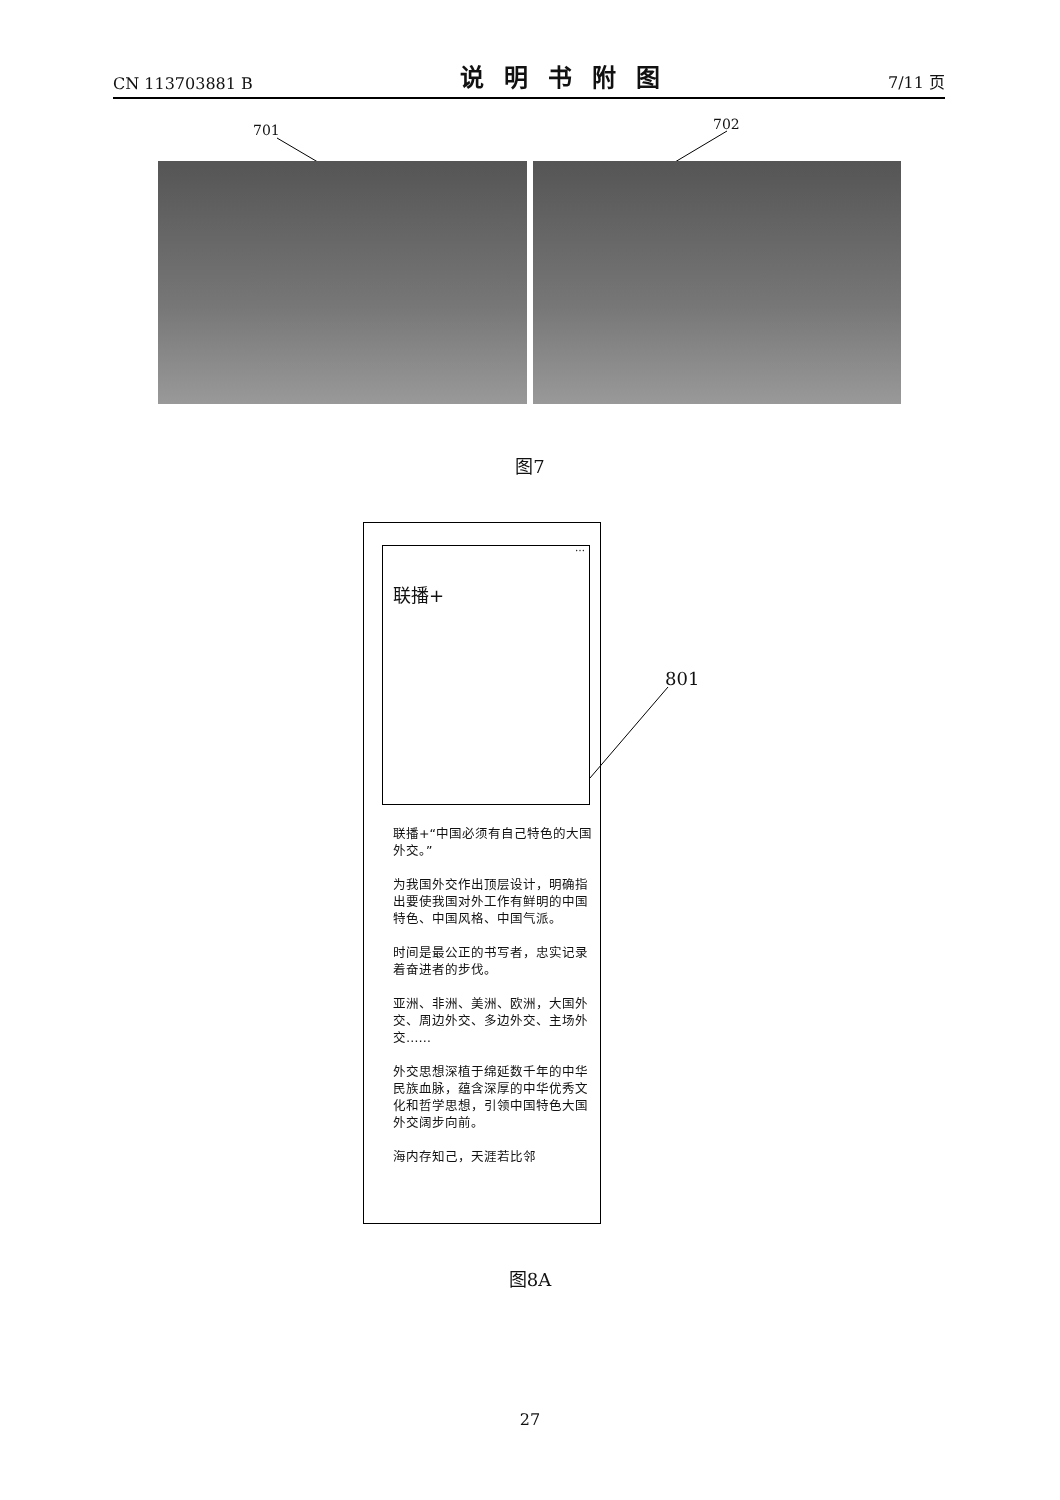CN 113703881 B 说明书附图 7/11 页
701 702
图7
801
联播+
…
联播+“中国必须有自己特色的大国外交。”
为我国外交作出顶层设计，明确指出要使我国对外工作有鲜明的中国特色、中国风格、中国气派。
时间是最公正的书写者，忠实记录着奋进者的步伐。
亚洲、非洲、美洲、欧洲，大国外交、周边外交、多边外交、主场外交……
外交思想深植于绵延数千年的中华民族血脉，蕴含深厚的中华优秀文化和哲学思想，引领中国特色大国外交阔步向前。
海内存知己，天涯若比邻
图8A
27